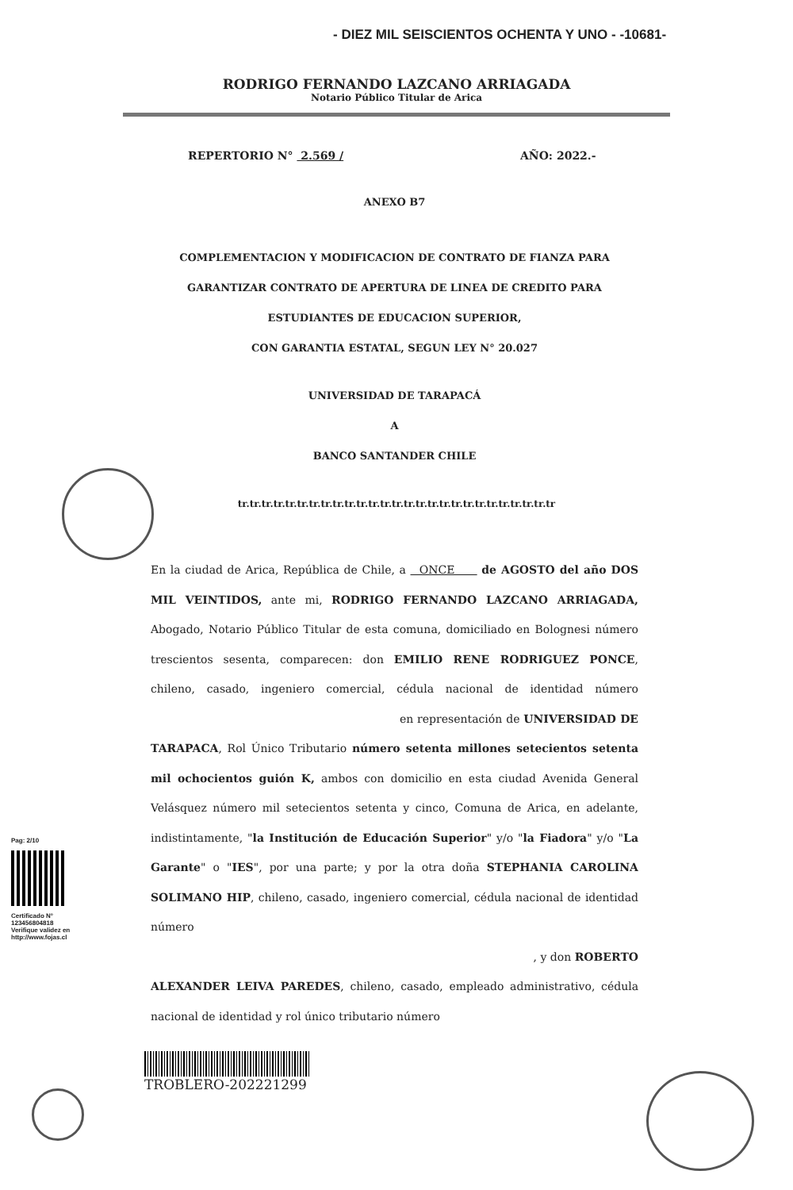- DIEZ MIL SEISCIENTOS OCHENTA Y UNO - -10681-
RODRIGO FERNANDO LAZCANO ARRIAGADA
Notario Público Titular de Arica
REPERTORIO N° 2.569 / AÑO: 2022.-
ANEXO B7
COMPLEMENTACION Y MODIFICACION DE CONTRATO DE FIANZA PARA
GARANTIZAR CONTRATO DE APERTURA DE LINEA DE CREDITO PARA
ESTUDIANTES DE EDUCACION SUPERIOR,
CON GARANTIA ESTATAL, SEGUN LEY N° 20.027
UNIVERSIDAD DE TARAPACÁ
A
BANCO SANTANDER CHILE
tr.tr.tr.tr.tr.tr.tr.tr.tr.tr.tr.tr.tr.tr.tr.tr.tr.tr.tr.tr.tr.tr.tr.tr.tr.tr.tr
En la ciudad de Arica, República de Chile, a ONCE de AGOSTO del año DOS MIL VEINTIDOS, ante mi, RODRIGO FERNANDO LAZCANO ARRIAGADA, Abogado, Notario Público Titular de esta comuna, domiciliado en Bolognesi número trescientos sesenta, comparecen: don EMILIO RENE RODRIGUEZ PONCE, chileno, casado, ingeniero comercial, cédula nacional de identidad número en representación de UNIVERSIDAD DE TARAPACA, Rol Único Tributario número setenta millones setecientos setenta mil ochocientos guión K, ambos con domicilio en esta ciudad Avenida General Velásquez número mil setecientos setenta y cinco, Comuna de Arica, en adelante, indistintamente, "la Institución de Educación Superior" y/o "la Fiadora" y/o "La Garante" o "IES", por una parte; y por la otra doña STEPHANIA CAROLINA SOLIMANO HIP, chileno, casado, ingeniero comercial, cédula nacional de identidad número
, y don ROBERTO
ALEXANDER LEIVA PAREDES, chileno, casado, empleado administrativo, cédula nacional de identidad y rol único tributario número
Pag: 2/10
Certificado N°
123456804818
Verifique validez en
http://www.fojas.cl
TROBLERO-202221299